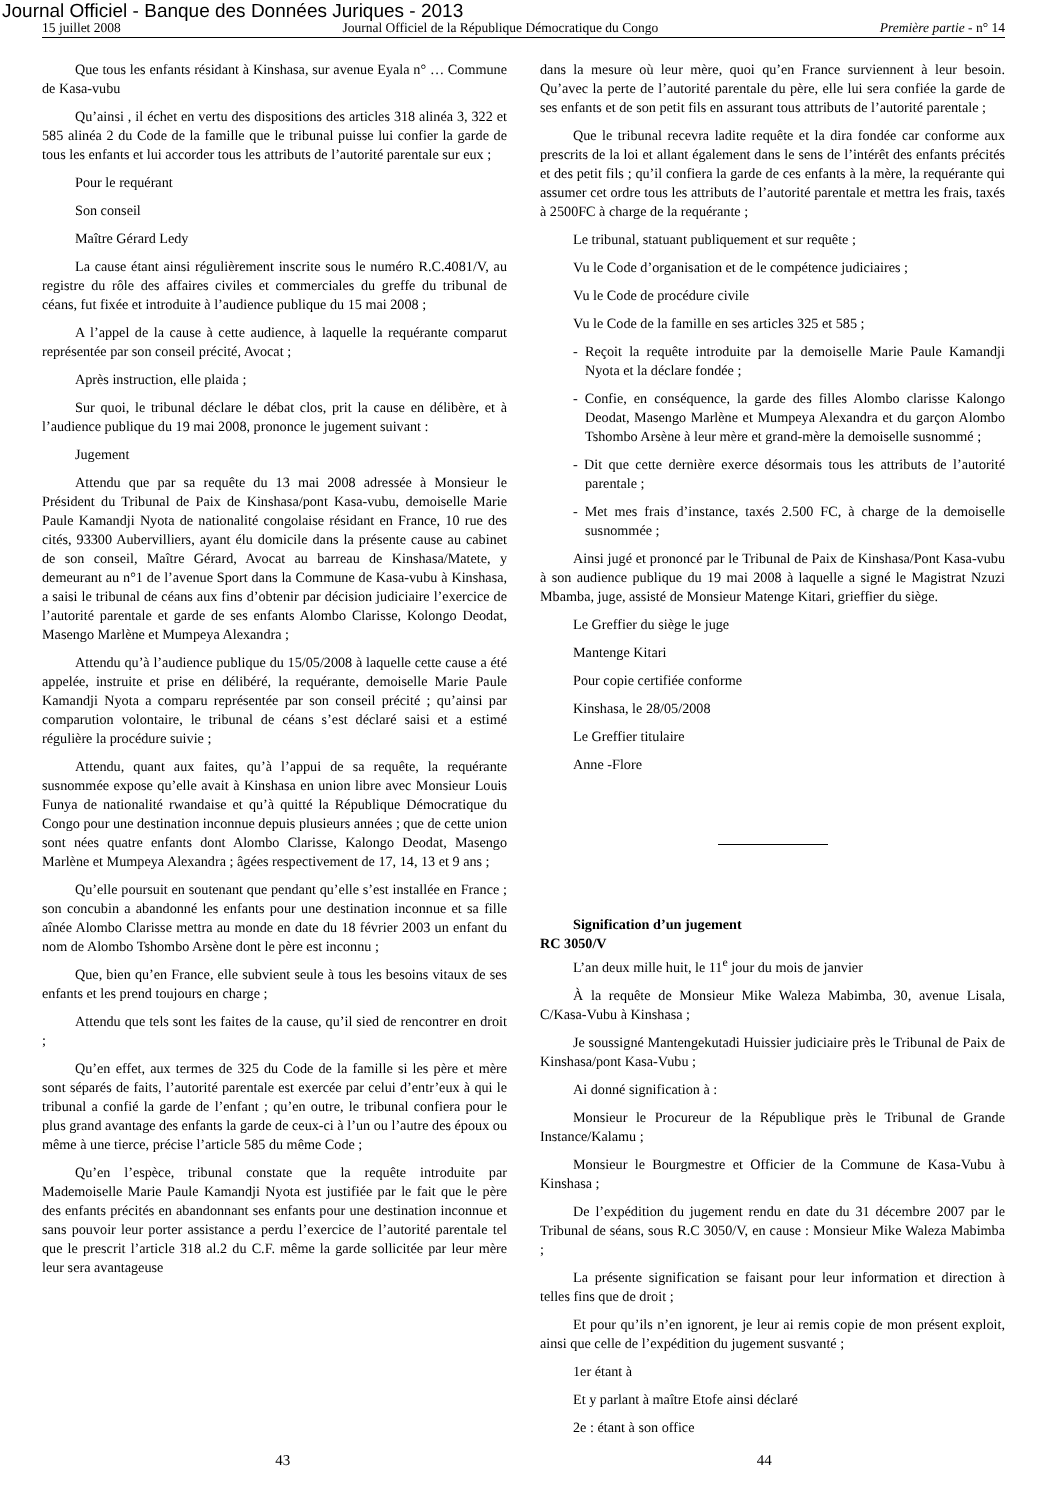Journal Officiel - Banque des Données Juriques - 2013
15 juillet 2008 Journal Officiel de la République Démocratique du Congo Première partie - n° 14
Que tous les enfants résidant à Kinshasa, sur avenue Eyala n° … Commune de Kasa-vubu
Qu’ainsi , il échet en vertu des dispositions des articles 318 alinéa 3, 322 et 585 alinéa 2 du Code de la famille que le tribunal puisse lui confier la garde de tous les enfants et lui accorder tous les attributs de l’autorité parentale sur eux ;
Pour le requérant
Son conseil
Maître Gérard Ledy
La cause étant ainsi régulièrement inscrite sous le numéro R.C.4081/V, au registre du rôle des affaires civiles et commerciales du greffe du tribunal de céans, fut fixée et introduite à l’audience publique du 15 mai 2008 ;
A l’appel de la cause à cette audience, à laquelle la requérante comparut représentée par son conseil précité, Avocat ;
Après instruction, elle plaida ;
Sur quoi, le tribunal déclare le débat clos, prit la cause en délibère, et à l’audience publique du 19 mai 2008, prononce le jugement suivant :
Jugement
Attendu que par sa requête du 13 mai 2008 adressée à Monsieur le Président du Tribunal de Paix de Kinshasa/pont Kasa-vubu, demoiselle Marie Paule Kamandji Nyota de nationalité congolaise résidant en France, 10 rue des cités, 93300 Aubervilliers, ayant élu domicile dans la présente cause au cabinet de son conseil, Maître Gérard, Avocat au barreau de Kinshasa/Matete, y demeurant au n°1 de l’avenue Sport dans la Commune de Kasa-vubu à Kinshasa, a saisi le tribunal de céans aux fins d’obtenir par décision judiciaire l’exercice de l’autorité parentale et garde de ses enfants Alombo Clarisse, Kolongo Deodat, Masengo Marlène et Mumpeya Alexandra ;
Attendu qu’à l’audience publique du 15/05/2008 à laquelle cette cause a été appelée, instruite et prise en délibéré, la requérante, demoiselle Marie Paule Kamandji Nyota a comparu représentée par son conseil précité ; qu’ainsi par comparution volontaire, le tribunal de céans s’est déclaré saisi et a estimé régulière la procédure suivie ;
Attendu, quant aux faites, qu’à l’appui de sa requête, la requérante susnommée expose qu’elle avait à Kinshasa en union libre avec Monsieur Louis Funya de nationalité rwandaise et qu’à quitté la République Démocratique du Congo pour une destination inconnue depuis plusieurs années ; que de cette union sont nées quatre enfants dont Alombo Clarisse, Kalongo Deodat, Masengo Marlène et Mumpeya Alexandra ; âgées respectivement de 17, 14, 13 et 9 ans ;
Qu’elle poursuit en soutenant que pendant qu’elle s’est installée en France ; son concubin a abandonné les enfants pour une destination inconnue et sa fille aînée Alombo Clarisse mettra au monde en date du 18 février 2003 un enfant du nom de Alombo Tshombo Arsène dont le père est inconnu ;
Que, bien qu’en France, elle subvient seule à tous les besoins vitaux de ses enfants et les prend toujours en charge ;
Attendu que tels sont les faites de la cause, qu’il sied de rencontrer en droit ;
Qu’en effet, aux termes de 325 du Code de la famille si les père et mère sont séparés de faits, l’autorité parentale est exercée par celui d’entr’eux à qui le tribunal a confié la garde de l’enfant ; qu’en outre, le tribunal confiera pour le plus grand avantage des enfants la garde de ceux-ci à l’un ou l’autre des époux ou même à une tierce, précise l’article 585 du même Code ;
Qu’en l’espèce, tribunal constate que la requête introduite par Mademoiselle Marie Paule Kamandji Nyota est justifiée par le fait que le père des enfants précités en abandonnant ses enfants pour une destination inconnue et sans pouvoir leur porter assistance a perdu l’exercice de l’autorité parentale tel que le prescrit l’article 318 al.2 du C.F. même la garde sollicitée par leur mère leur sera avantageuse
dans la mesure où leur mère, quoi qu’en France surviennent à leur besoin. Qu’avec la perte de l’autorité parentale du père, elle lui sera confiée la garde de ses enfants et de son petit fils en assurant tous attributs de l’autorité parentale ;
Que le tribunal recevra ladite requête et la dira fondée car conforme aux prescrits de la loi et allant également dans le sens de l’intérêt des enfants précités et des petit fils ; qu’il confiera la garde de ces enfants à la mère, la requérante qui assumer cet ordre tous les attributs de l’autorité parentale et mettra les frais, taxés à 2500FC à charge de la requérante ;
Le tribunal, statuant publiquement et sur requête ;
Vu le Code d’organisation et de le compétence judiciaires ;
Vu le Code de procédure civile
Vu le Code de la famille en ses articles 325 et 585 ;
- Reçoit la requête introduite par la demoiselle Marie Paule Kamandji Nyota et la déclare fondée ;
- Confie, en conséquence, la garde des filles Alombo clarisse Kalongo Deodat, Masengo Marlène et Mumpeya Alexandra et du garçon Alombo Tshombo Arsène à leur mère et grand-mère la demoiselle susnommé ;
- Dit que cette dernière exerce désormais tous les attributs de l’autorité parentale ;
- Met mes frais d’instance, taxés 2.500 FC, à charge de la demoiselle susnommée ;
Ainsi jugé et prononcé par le Tribunal de Paix de Kinshasa/Pont Kasa-vubu à son audience publique du 19 mai 2008 à laquelle a signé le Magistrat Nzuzi Mbamba, juge, assisté de Monsieur Matenge Kitari, grieffier du siège.
Le Greffier du siège le juge
Mantenge Kitari
Pour copie certifiée conforme
Kinshasa, le 28/05/2008
Le Greffier titulaire
Anne -Flore
Signification d’un jugement
RC 3050/V
L’an deux mille huit, le 11<sup>e</sup> jour du mois de janvier
À la requête de Monsieur Mike Waleza Mabimba, 30, avenue Lisala, C/Kasa-Vubu à Kinshasa ;
Je soussigné Mantengekutadi Huissier judiciaire près le Tribunal de Paix de Kinshasa/pont Kasa-Vubu ;
Ai donné signification à :
Monsieur le Procureur de la République près le Tribunal de Grande Instance/Kalamu ;
Monsieur le Bourgmestre et Officier de la Commune de Kasa-Vubu à Kinshasa ;
De l’expédition du jugement rendu en date du 31 décembre 2007 par le Tribunal de séans, sous R.C 3050/V, en cause : Monsieur Mike Waleza Mabimba ;
La présente signification se faisant pour leur information et direction à telles fins que de droit ;
Et pour qu’ils n’en ignorent, je leur ai remis copie de mon présent exploit, ainsi que celle de l’expédition du jugement susvanté ;
1er étant à
Et y parlant à maître Etofe ainsi déclaré
2e : étant à son office
43 44